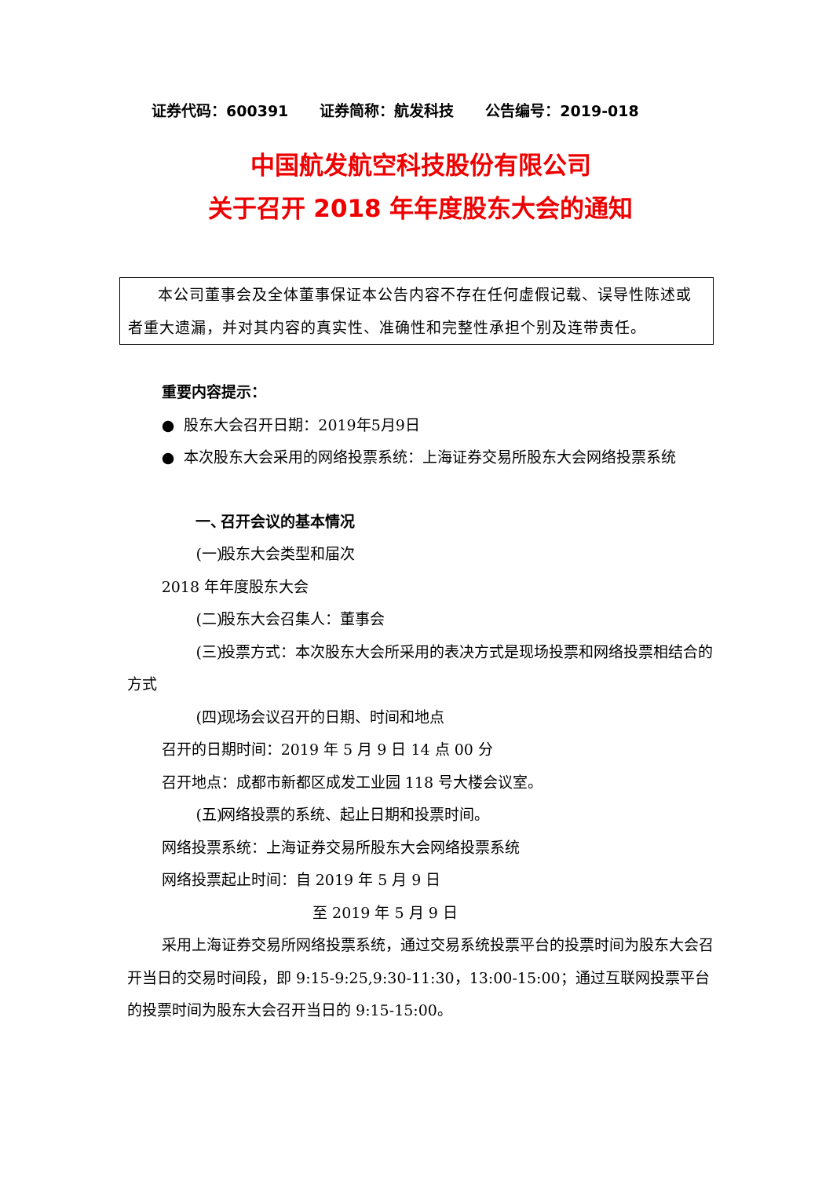证券代码：600391 证券简称：航发科技 公告编号：2019-018
中国航发航空科技股份有限公司
关于召开 2018 年年度股东大会的通知
本公司董事会及全体董事保证本公告内容不存在任何虚假记载、误导性陈述或者重大遗漏，并对其内容的真实性、准确性和完整性承担个别及连带责任。
重要内容提示：
● 股东大会召开日期：2019年5月9日
● 本次股东大会采用的网络投票系统：上海证券交易所股东大会网络投票系统
一、 召开会议的基本情况
(一) 股东大会类型和届次
2018 年年度股东大会
(二) 股东大会召集人：董事会
(三) 投票方式：本次股东大会所采用的表决方式是现场投票和网络投票相结合的方式
(四) 现场会议召开的日期、时间和地点
召开的日期时间：2019 年 5 月 9 日 14 点 00 分
召开地点：成都市新都区成发工业园 118 号大楼会议室。
(五) 网络投票的系统、起止日期和投票时间。
网络投票系统：上海证券交易所股东大会网络投票系统
网络投票起止时间：自 2019 年 5 月 9 日
至 2019 年 5 月 9 日
采用上海证券交易所网络投票系统，通过交易系统投票平台的投票时间为股东大会召开当日的交易时间段，即 9:15-9:25,9:30-11:30，13:00-15:00；通过互联网投票平台的投票时间为股东大会召开当日的 9:15-15:00。